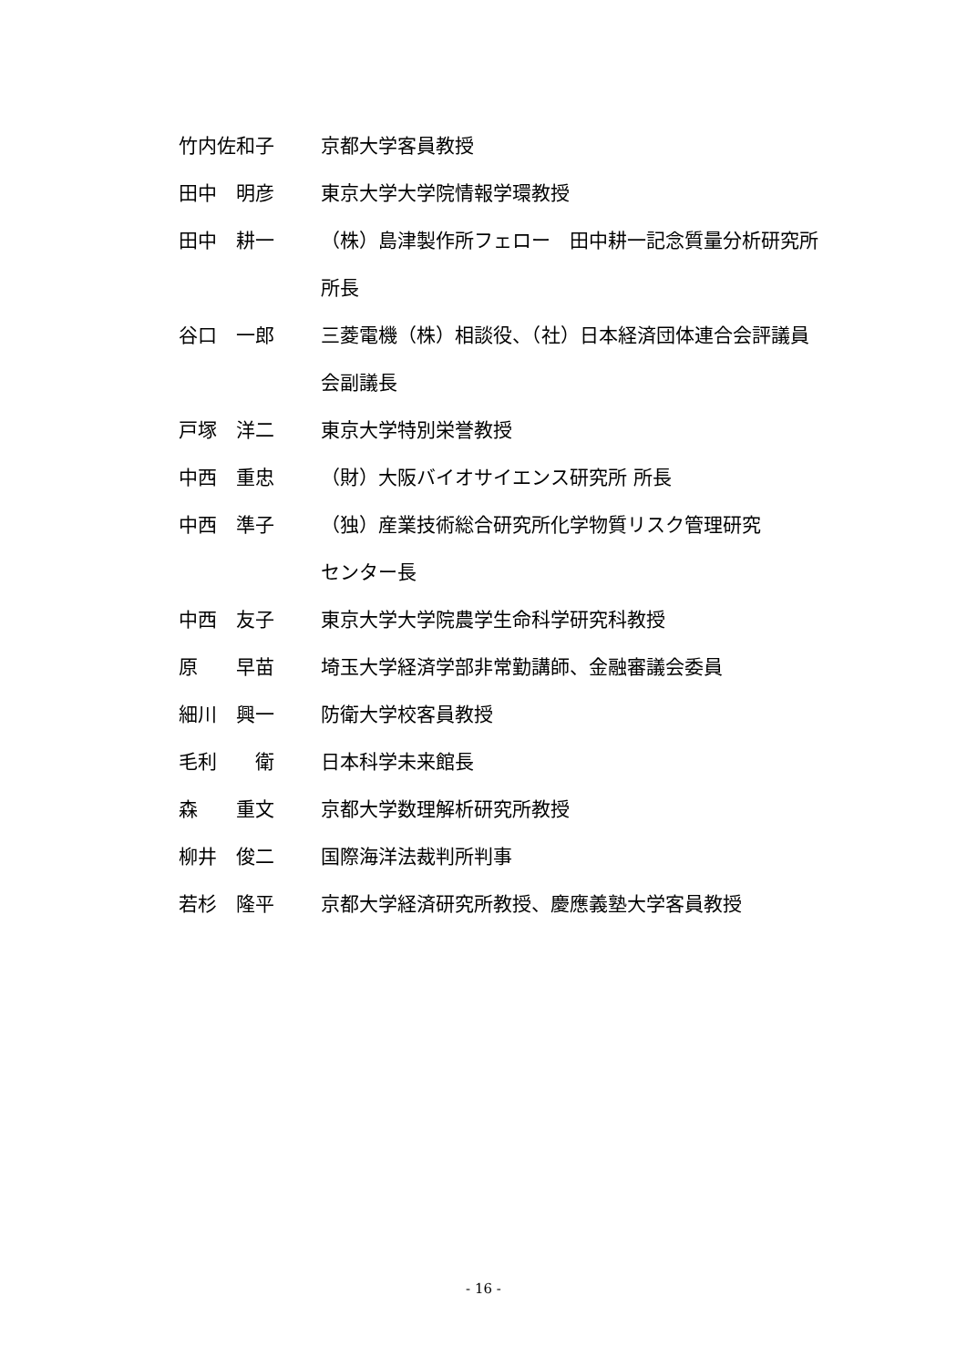竹内佐和子 京都大学客員教授
田中　明彦 東京大学大学院情報学環教授
田中　耕一 （株）島津製作所フェロー　田中耕一記念質量分析研究所
所長
谷口　一郎 三菱電機（株）相談役、（社）日本経済団体連合会評議員
会副議長
戸塚　洋二 東京大学特別栄誉教授
中西　重忠 （財）大阪バイオサイエンス研究所 所長
中西　準子 （独）産業技術総合研究所化学物質リスク管理研究
センター長
中西　友子 東京大学大学院農学生命科学研究科教授
原　　早苗 埼玉大学経済学部非常勤講師、金融審議会委員
細川　興一 防衛大学校客員教授
毛利　　衛 日本科学未来館長
森　　重文 京都大学数理解析研究所教授
柳井　俊二 国際海洋法裁判所判事
若杉　隆平 京都大学経済研究所教授、慶應義塾大学客員教授
- 16 -